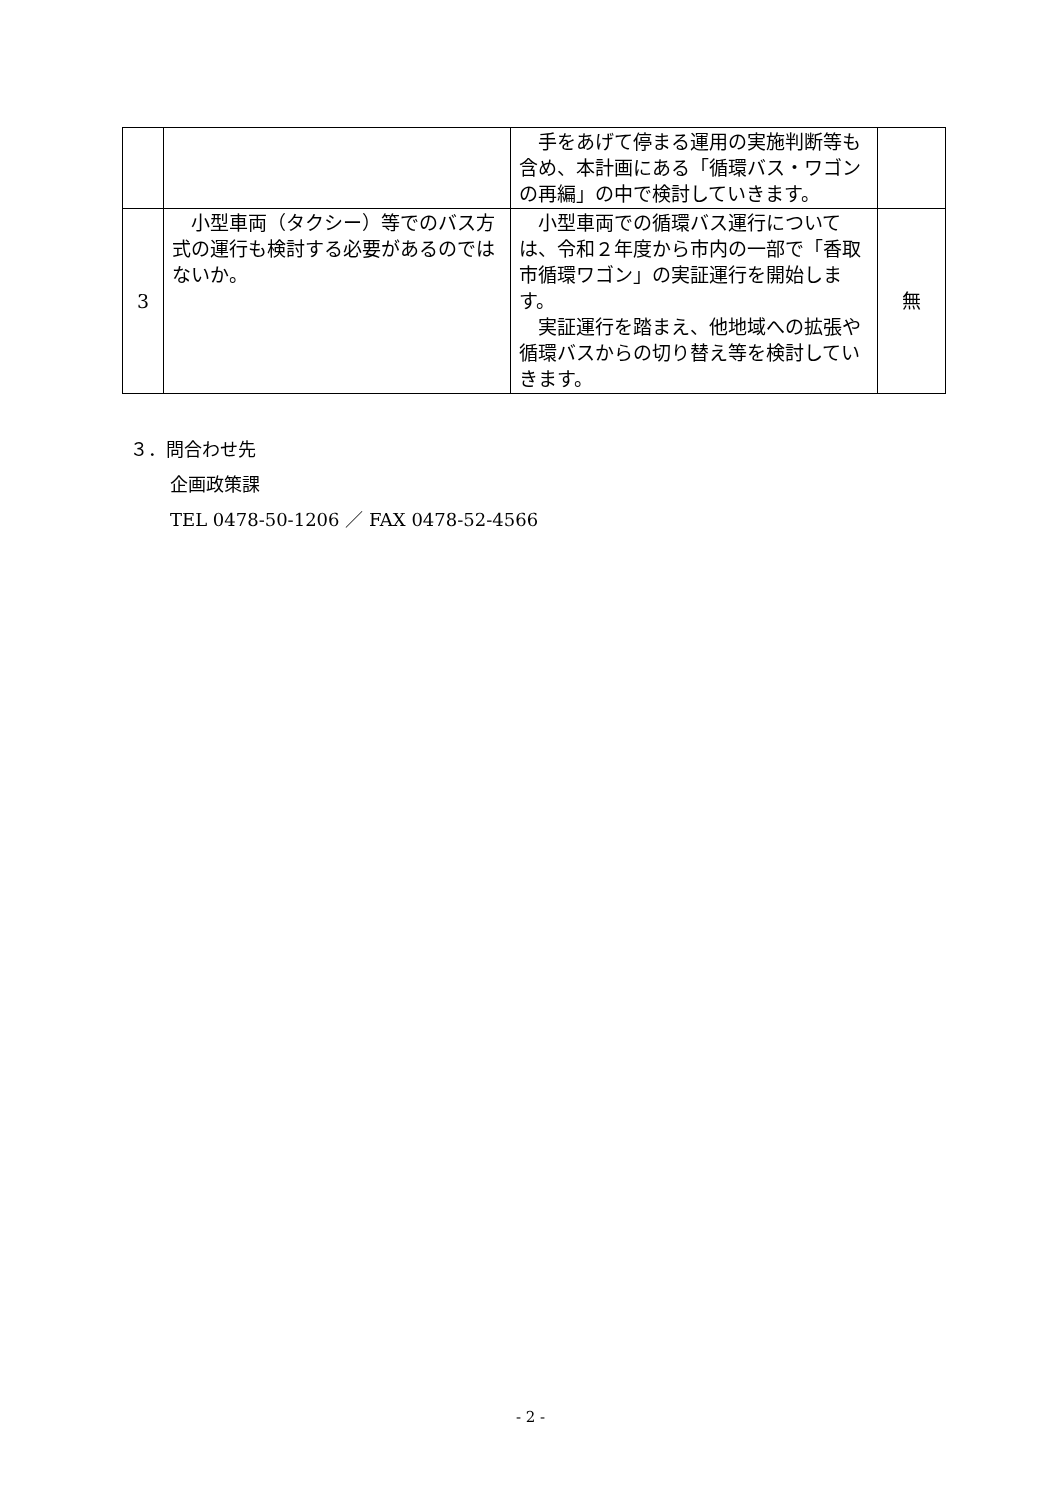| | | 手をあげて停まる運用の実施判断等も含め、本計画にある「循環バス・ワゴンの再編」の中で検討していきます。 | |
| 3 | 小型車両（タクシー）等でのバス方式の運行も検討する必要があるのではないか。 | 小型車両での循環バス運行については、令和２年度から市内の一部で「香取市循環ワゴン」の実証運行を開始します。 実証運行を踏まえ、他地域への拡張や循環バスからの切り替え等を検討していきます。 | 無 |
３．問合わせ先
企画政策課
TEL 0478-50-1206 ／ FAX 0478-52-4566
- 2 -